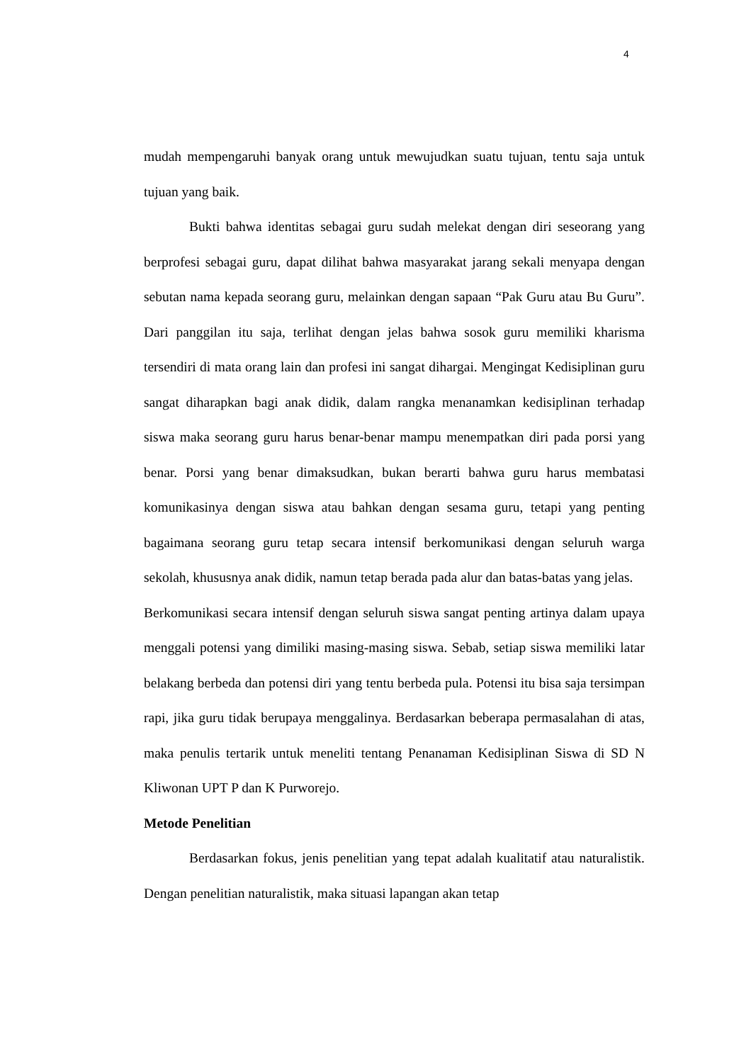4
mudah mempengaruhi banyak orang untuk mewujudkan suatu tujuan, tentu saja untuk tujuan yang baik.
Bukti bahwa identitas sebagai guru sudah melekat dengan diri seseorang yang berprofesi sebagai guru, dapat dilihat bahwa masyarakat jarang sekali menyapa dengan sebutan nama kepada seorang guru, melainkan dengan sapaan “Pak Guru atau Bu Guru”. Dari panggilan itu saja, terlihat dengan jelas bahwa sosok guru memiliki kharisma tersendiri di mata orang lain dan profesi ini sangat dihargai. Mengingat Kedisiplinan guru sangat diharapkan bagi anak didik, dalam rangka menanamkan kedisiplinan terhadap siswa maka seorang guru harus benar-benar mampu menempatkan diri pada porsi yang benar. Porsi yang benar dimaksudkan, bukan berarti bahwa guru harus membatasi komunikasinya dengan siswa atau bahkan dengan sesama guru, tetapi yang penting bagaimana seorang guru tetap secara intensif berkomunikasi dengan seluruh warga sekolah, khususnya anak didik, namun tetap berada pada alur dan batas-batas yang jelas.
Berkomunikasi secara intensif dengan seluruh siswa sangat penting artinya dalam upaya menggali potensi yang dimiliki masing-masing siswa. Sebab, setiap siswa memiliki latar belakang berbeda dan potensi diri yang tentu berbeda pula. Potensi itu bisa saja tersimpan rapi, jika guru tidak berupaya menggalinya. Berdasarkan beberapa permasalahan di atas, maka penulis tertarik untuk meneliti tentang Penanaman Kedisiplinan Siswa di SD N Kliwonan UPT P dan K Purworejo.
Metode Penelitian
Berdasarkan fokus, jenis penelitian yang tepat adalah kualitatif atau naturalistik. Dengan penelitian naturalistik, maka situasi lapangan akan tetap